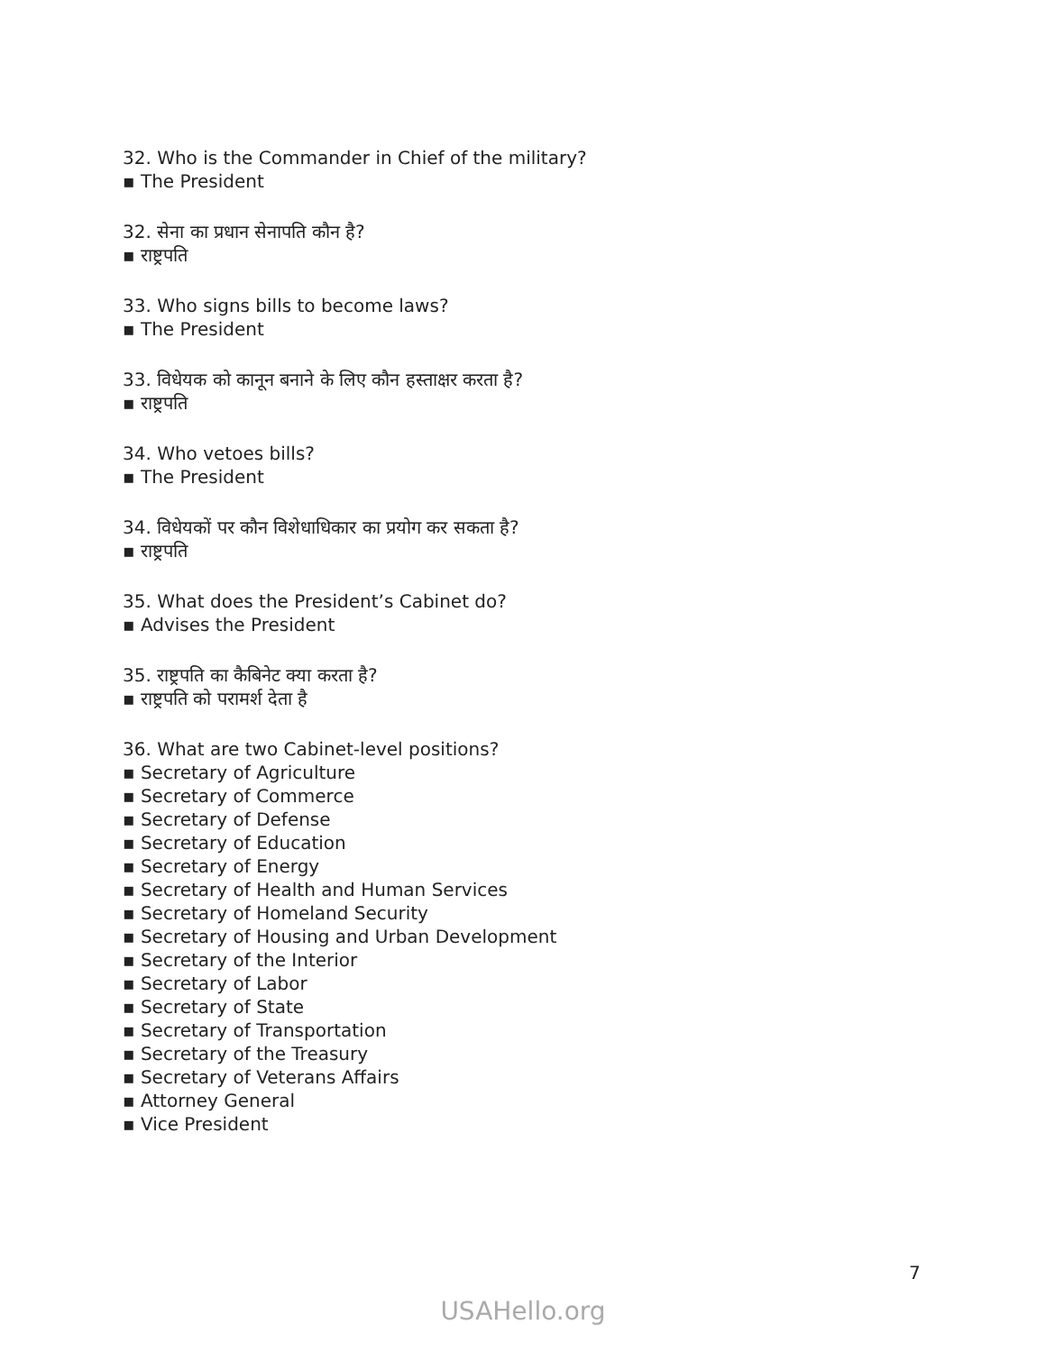32. Who is the Commander in Chief of the military?
▪ The President
32. सेना का प्रधान सेनापति कौन है?
▪ राष्ट्रपति
33. Who signs bills to become laws?
▪ The President
33. विधेयक को कानून बनाने के लिए कौन हस्ताक्षर करता है?
▪ राष्ट्रपति
34. Who vetoes bills?
▪ The President
34. विधेयकों पर कौन विशेधाधिकार का प्रयोग कर सकता है?
▪ राष्ट्रपति
35. What does the President’s Cabinet do?
▪ Advises the President
35. राष्ट्रपति का कैबिनेट क्या करता है?
▪ राष्ट्रपति को परामर्श देता है
36. What are two Cabinet-level positions?
▪ Secretary of Agriculture
▪ Secretary of Commerce
▪ Secretary of Defense
▪ Secretary of Education
▪ Secretary of Energy
▪ Secretary of Health and Human Services
▪ Secretary of Homeland Security
▪ Secretary of Housing and Urban Development
▪ Secretary of the Interior
▪ Secretary of Labor
▪ Secretary of State
▪ Secretary of Transportation
▪ Secretary of the Treasury
▪ Secretary of Veterans Affairs
▪ Attorney General
▪ Vice President
7
USAHello.org